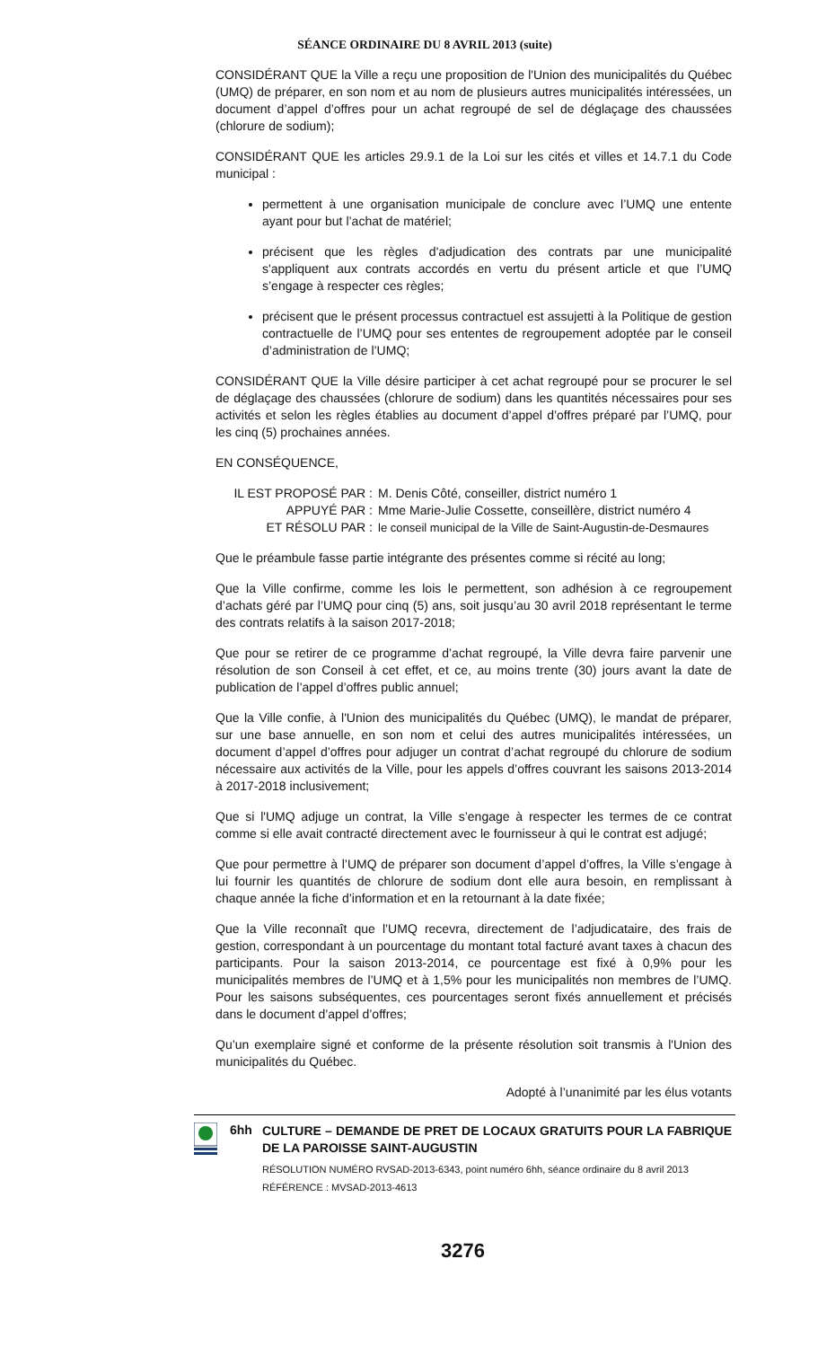SÉANCE ORDINAIRE DU 8 AVRIL 2013 (suite)
CONSIDÉRANT QUE la Ville a reçu une proposition de l'Union des municipalités du Québec (UMQ) de préparer, en son nom et au nom de plusieurs autres municipalités intéressées, un document d’appel d’offres pour un achat regroupé de sel de déglaçage des chaussées (chlorure de sodium);
CONSIDÉRANT QUE les articles 29.9.1 de la Loi sur les cités et villes et 14.7.1 du Code municipal :
permettent à une organisation municipale de conclure avec l’UMQ une entente ayant pour but l’achat de matériel;
précisent que les règles d'adjudication des contrats par une municipalité s'appliquent aux contrats accordés en vertu du présent article et que l’UMQ s’engage à respecter ces règles;
précisent que le présent processus contractuel est assujetti à la Politique de gestion contractuelle de l’UMQ pour ses ententes de regroupement adoptée par le conseil d’administration de l’UMQ;
CONSIDÉRANT QUE la Ville désire participer à cet achat regroupé pour se procurer le sel de déglaçage des chaussées (chlorure de sodium) dans les quantités nécessaires pour ses activités et selon les règles établies au document d’appel d’offres préparé par l’UMQ, pour les cinq (5) prochaines années.
EN CONSÉQUENCE,
IL EST PROPOSÉ PAR :
M. Denis Côté, conseiller, district numéro 1
APPUYÉ PAR :
Mme Marie-Julie Cossette, conseillère, district numéro 4
ET RÉSOLU PAR :
le conseil municipal de la Ville de Saint-Augustin-de-Desmaures
Que le préambule fasse partie intégrante des présentes comme si récité au long;
Que la Ville confirme, comme les lois le permettent, son adhésion à ce regroupement d’achats géré par l’UMQ pour cinq (5) ans, soit jusqu’au 30 avril 2018 représentant le terme des contrats relatifs à la saison 2017-2018;
Que pour se retirer de ce programme d’achat regroupé, la Ville devra faire parvenir une résolution de son Conseil à cet effet, et ce, au moins trente (30) jours avant la date de publication de l’appel d’offres public annuel;
Que la Ville confie, à l'Union des municipalités du Québec (UMQ), le mandat de préparer, sur une base annuelle, en son nom et celui des autres municipalités intéressées, un document d’appel d’offres pour adjuger un contrat d’achat regroupé du chlorure de sodium nécessaire aux activités de la Ville, pour les appels d’offres couvrant les saisons 2013-2014 à 2017-2018 inclusivement;
Que si l'UMQ adjuge un contrat, la Ville s’engage à respecter les termes de ce contrat comme si elle avait contracté directement avec le fournisseur à qui le contrat est adjugé;
Que pour permettre à l’UMQ de préparer son document d’appel d’offres, la Ville s’engage à lui fournir les quantités de chlorure de sodium dont elle aura besoin, en remplissant à chaque année la fiche d’information et en la retournant à la date fixée;
Que la Ville reconnaît que l’UMQ recevra, directement de l’adjudicataire, des frais de gestion, correspondant à un pourcentage du montant total facturé avant taxes à chacun des participants. Pour la saison 2013-2014, ce pourcentage est fixé à 0,9% pour les municipalités membres de l’UMQ et à 1,5% pour les municipalités non membres de l’UMQ. Pour les saisons subséquentes, ces pourcentages seront fixés annuellement et précisés dans le document d’appel d’offres;
Qu’un exemplaire signé et conforme de la présente résolution soit transmis à l'Union des municipalités du Québec.
Adopté à l’unanimité par les élus votants
6hh
CULTURE – DEMANDE DE PRET DE LOCAUX GRATUITS POUR LA FABRIQUE DE LA PAROISSE SAINT-AUGUSTIN
RÉSOLUTION NUMÉRO RVSAD-2013-6343, point numéro 6hh, séance ordinaire du 8 avril 2013
RÉFÉRENCE : MVSAD-2013-4613
3276